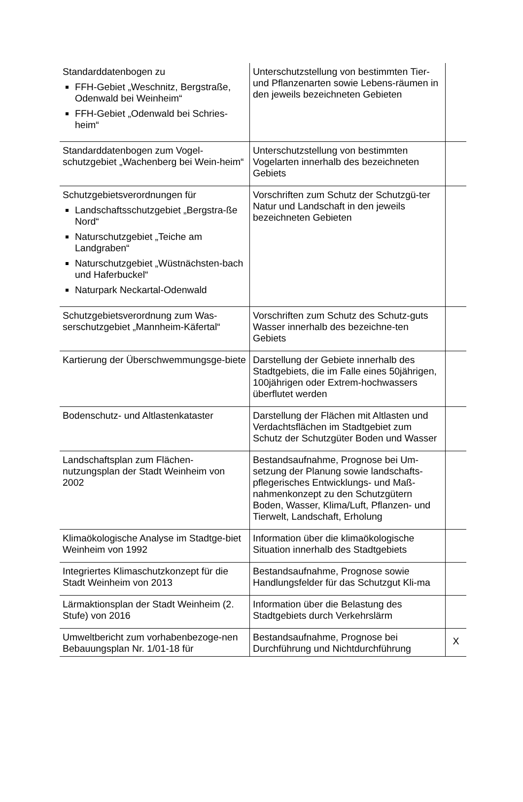| Standarddatenbogen zu FFH-Gebiet „Weschnitz, Bergstraße, Odenwald bei Weinheim“ FFH-Gebiet „Odenwald bei Schries-heim“ | Unterschutzstellung von bestimmten Tier- und Pflanzenarten sowie Lebens-räumen in den jeweils bezeichneten Gebieten | |
| Standarddatenbogen zum Vogel-schutzgebiet „Wachenberg bei Wein-heim“ | Unterschutzstellung von bestimmten Vogelarten innerhalb des bezeichneten Gebiets | |
| Schutzgebietsverordnungen für Landschaftsschutzgebiet „Bergstra-ße Nord“ Naturschutzgebiet „Teiche am Landgraben“ Naturschutzgebiet „Wüstnächsten-bach und Haferbuckel“ Naturpark Neckartal-Odenwald | Vorschriften zum Schutz der Schutzgü-ter Natur und Landschaft in den jeweils bezeichneten Gebieten | |
| Schutzgebietsverordnung zum Was-serschutzgebiet „Mannheim-Käfertal“ | Vorschriften zum Schutz des Schutz-guts Wasser innerhalb des bezeichne-ten Gebiets | |
| Kartierung der Überschwemmungsge-biete | Darstellung der Gebiete innerhalb des Stadtgebiets, die im Falle eines 50jährigen, 100jährigen oder Extrem-hochwassers überflutet werden | |
| Bodenschutz- und Altlastenkataster | Darstellung der Flächen mit Altlasten und Verdachtsflächen im Stadtgebiet zum Schutz der Schutzgüter Boden und Wasser | |
| Landschaftsplan zum Flächen-nutzungsplan der Stadt Weinheim von 2002 | Bestandsaufnahme, Prognose bei Um-setzung der Planung sowie landschafts-pflegerisches Entwicklungs- und Maß-nahmenkonzept zu den Schutzgütern Boden, Wasser, Klima/Luft, Pflanzen- und Tierwelt, Landschaft, Erholung | |
| Klimaökologische Analyse im Stadtge-biet Weinheim von 1992 | Information über die klimaökologische Situation innerhalb des Stadtgebiets | |
| Integriertes Klimaschutzkonzept für die Stadt Weinheim von 2013 | Bestandsaufnahme, Prognose sowie Handlungsfelder für das Schutzgut Kli-ma | |
| Lärmaktionsplan der Stadt Weinheim (2. Stufe) von 2016 | Information über die Belastung des Stadtgebiets durch Verkehrslärm | |
| Umweltbericht zum vorhabenbezoge-nen Bebauungsplan Nr. 1/01-18 für | Bestandsaufnahme, Prognose bei Durchführung und Nichtdurchführung | X |